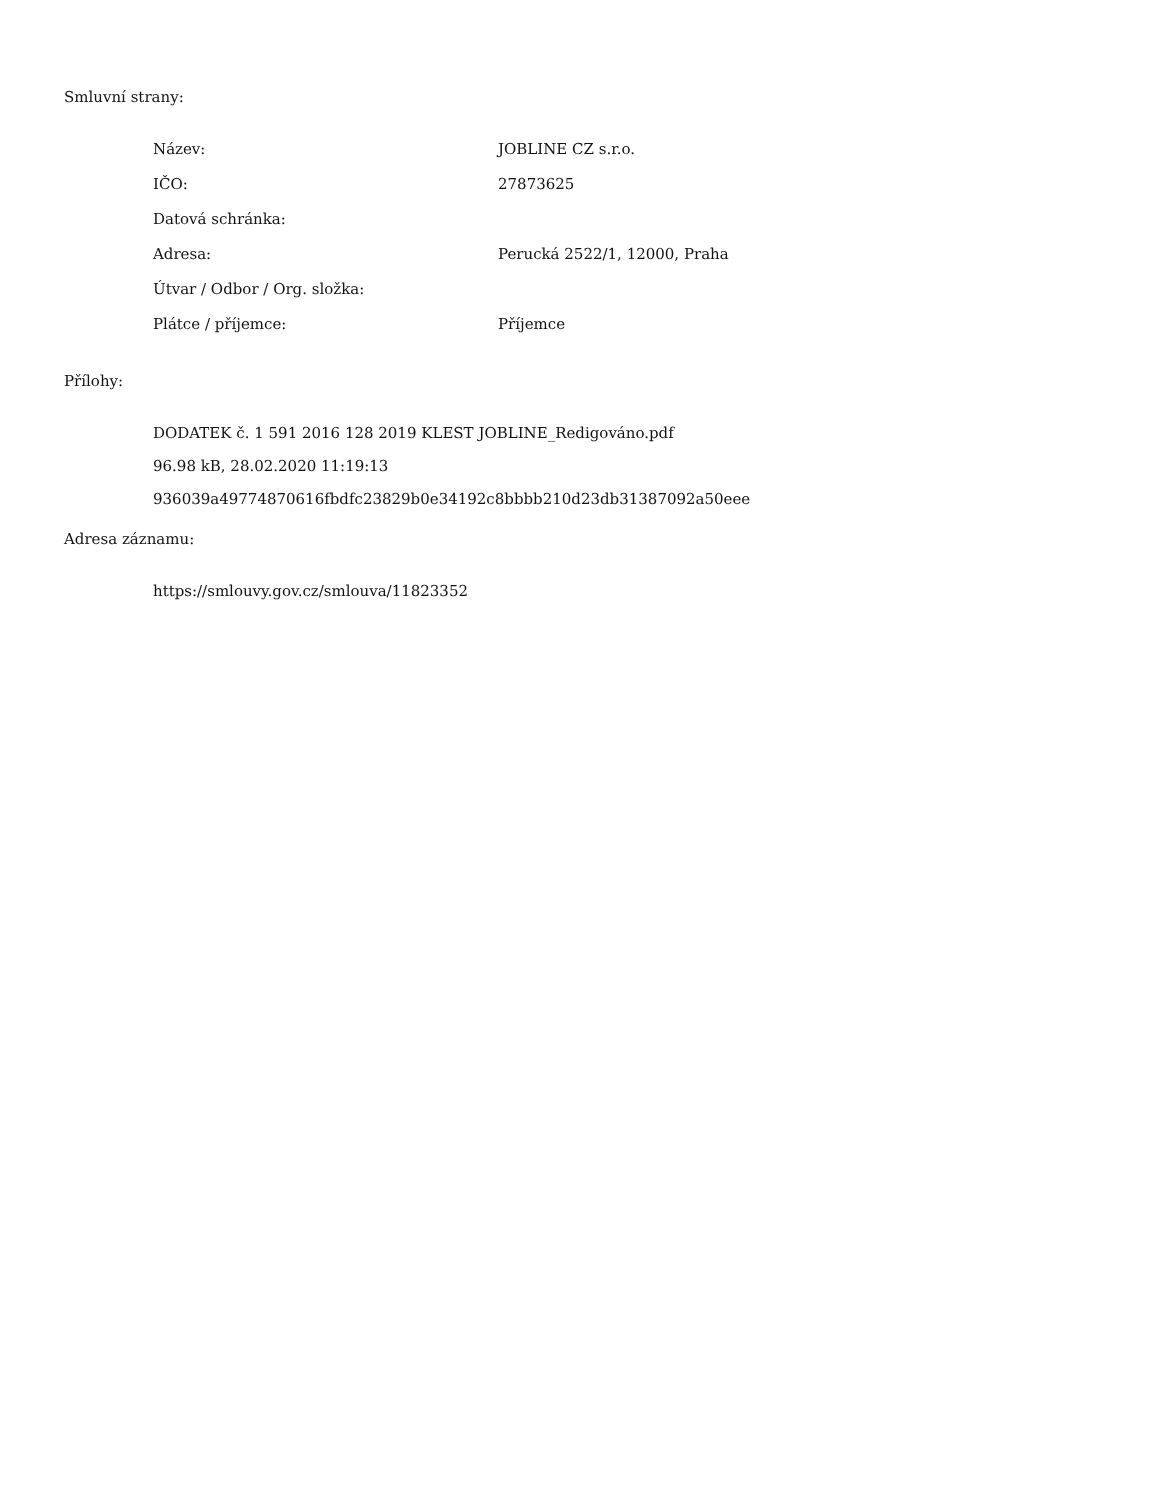Smluvní strany:
| Název: | JOBLINE CZ s.r.o. |
| IČO: | 27873625 |
| Datová schránka: | |
| Adresa: | Perucká 2522/1, 12000, Praha |
| Útvar / Odbor / Org. složka: | |
| Plátce / příjemce: | Příjemce |
Přílohy:
DODATEK č. 1 591 2016 128 2019 KLEST JOBLINE_Redigováno.pdf
96.98 kB, 28.02.2020 11:19:13
936039a49774870616fbdfc23829b0e34192c8bbbb210d23db31387092a50eee
Adresa záznamu:
https://smlouvy.gov.cz/smlouva/11823352